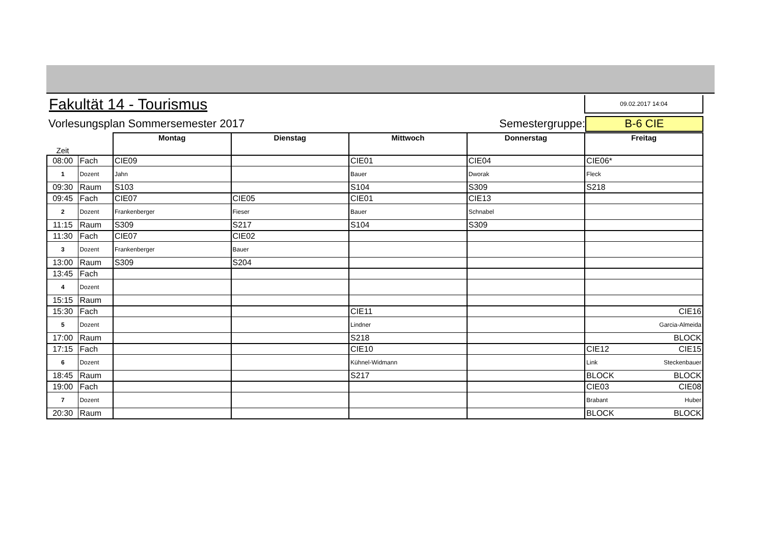Fakultät 14 - Tourismus
09.02.2017 14:04
Vorlesungsplan Sommersemester 2017 Semestergruppe: B-6 CIE
| Zeit | | Montag | Dienstag | Mittwoch | Donnerstag | Freitag |
| 08:00 | Fach | CIE09 | | CIE01 | CIE04 | CIE06* |
| 1 | Dozent | Jahn | | Bauer | Dworak | Fleck |
| 09:30 | Raum | S103 | | S104 | S309 | S218 |
| 09:45 | Fach | CIE07 | CIE05 | CIE01 | CIE13 | |
| 2 | Dozent | Frankenberger | Fieser | Bauer | Schnabel | |
| 11:15 | Raum | S309 | S217 | S104 | S309 | |
| 11:30 | Fach | CIE07 | CIE02 | | | |
| 3 | Dozent | Frankenberger | Bauer | | | |
| 13:00 | Raum | S309 | S204 | | | |
| 13:45 | Fach | | | | | |
| 4 | Dozent | | | | | |
| 15:15 | Raum | | | | | |
| 15:30 | Fach | | | CIE11 | | CIE16 |
| 5 | Dozent | | | Lindner | | Garcia-Almeida |
| 17:00 | Raum | | | S218 | | BLOCK |
| 17:15 | Fach | | | CIE10 | | CIE12 CIE15 |
| 6 | Dozent | | | Kühnel-Widmann | | Link Steckenbauer |
| 18:45 | Raum | | | S217 | | BLOCK BLOCK |
| 19:00 | Fach | | | | | CIE03 CIE08 |
| 7 | Dozent | | | | | Brabant Huber |
| 20:30 | Raum | | | | | BLOCK BLOCK |